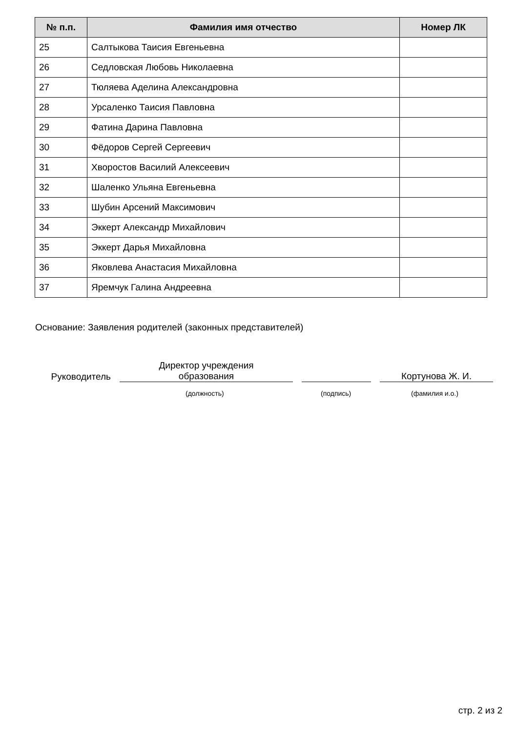| № п.п. | Фамилия имя отчество | Номер ЛК |
| --- | --- | --- |
| 25 | Салтыкова Таисия Евгеньевна | |
| 26 | Седловская Любовь Николаевна | |
| 27 | Тюляева Аделина Александровна | |
| 28 | Урсаленко Таисия Павловна | |
| 29 | Фатина Дарина Павловна | |
| 30 | Фёдоров Сергей Сергеевич | |
| 31 | Хворостов Василий Алексеевич | |
| 32 | Шаленко Ульяна Евгеньевна | |
| 33 | Шубин Арсений Максимович | |
| 34 | Эккерт Александр Михайлович | |
| 35 | Эккерт Дарья Михайловна | |
| 36 | Яковлева Анастасия Михайловна | |
| 37 | Яремчук Галина Андреевна | |
Основание: Заявления родителей (законных представителей)
Руководитель
Директор учреждения
образования
Кортунова Ж. И.
(должность) (подпись) (фамилия и.о.)
стр. 2 из 2